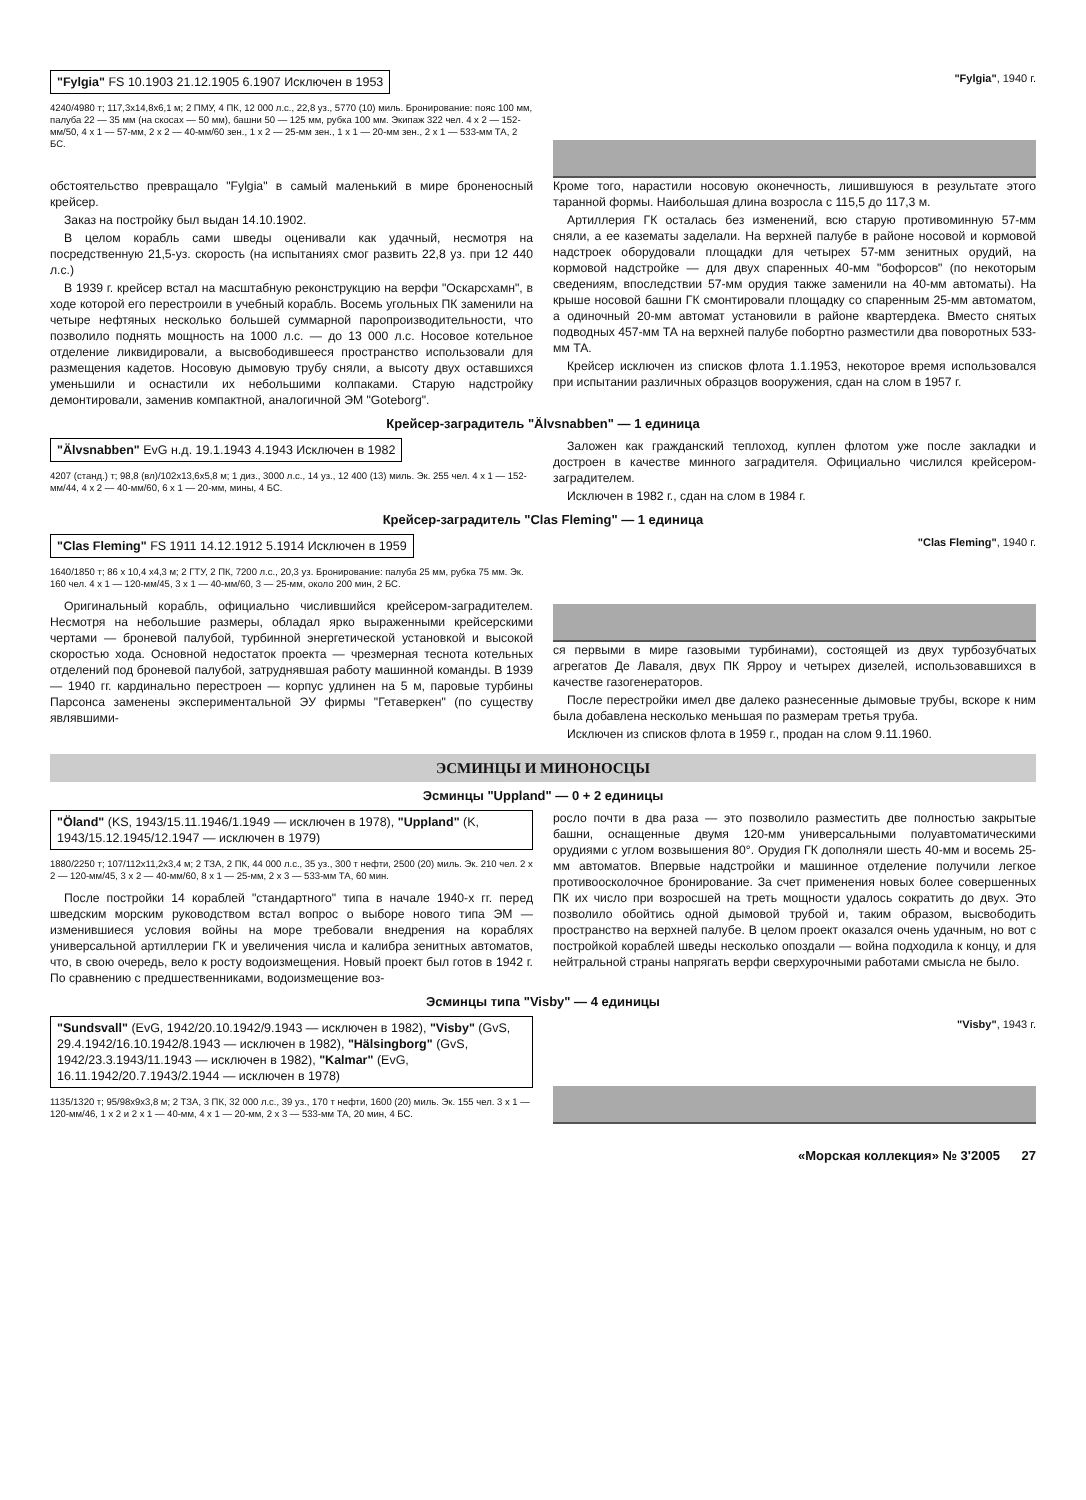"Fylgia" FS 10.1903 21.12.1905 6.1907 Исключен в 1953
4240/4980 т; 117,3x14,8x6,1 м; 2 ПМУ, 4 ПК, 12 000 л.с., 22,8 уз., 5770 (10) миль. Бронирование: пояс 100 мм, палуба 22 — 35 мм (на скосах — 50 мм), башни 50 — 125 мм, рубка 100 мм. Экипаж 322 чел. 4 x 2 — 152-мм/50, 4 x 1 — 57-мм, 2 x 2 — 40-мм/60 зен., 1 x 2 — 25-мм зен., 1 x 1 — 20-мм зен., 2 x 1 — 533-мм ТА, 2 БС.
"Fylgia", 1940 г.
обстоятельство превращало "Fylgia" в самый маленький в мире броненосный крейсер.
Заказ на постройку был выдан 14.10.1902.
В целом корабль сами шведы оценивали как удачный, несмотря на посредственную 21,5-уз. скорость (на испытаниях смог развить 22,8 уз. при 12 440 л.с.)
В 1939 г. крейсер встал на масштабную реконструкцию на верфи "Оскарсхамн", в ходе которой его перестроили в учебный корабль. Восемь угольных ПК заменили на четыре нефтяных несколько большей суммарной паропроизводительности, что позволило поднять мощность на 1000 л.с. — до 13 000 л.с. Носовое котельное отделение ликвидировали, а высвободившееся пространство использовали для размещения кадетов. Носовую дымовую трубу сняли, а высоту двух оставшихся уменьшили и оснастили их небольшими колпаками. Старую надстройку демонтировали, заменив компактной, аналогичной ЭМ "Goteborg".
Кроме того, нарастили носовую оконечность, лишившуюся в результате этого таранной формы. Наибольшая длина возросла с 115,5 до 117,3 м.
Артиллерия ГК осталась без изменений, всю старую противоминную 57-мм сняли, а ее казематы заделали. На верхней палубе в районе носовой и кормовой надстроек оборудовали площадки для четырех 57-мм зенитных орудий, на кормовой надстройке — для двух спаренных 40-мм "бофорсов" (по некоторым сведениям, впоследствии 57-мм орудия также заменили на 40-мм автоматы). На крыше носовой башни ГК смонтировали площадку со спаренным 25-мм автоматом, а одиночный 20-мм автомат установили в районе квартердека. Вместо снятых подводных 457-мм ТА на верхней палубе побортно разместили два поворотных 533-мм ТА.
Крейсер исключен из списков флота 1.1.1953, некоторое время использовался при испытании различных образцов вооружения, сдан на слом в 1957 г.
Крейсер-заградитель "Älvsnabben" — 1 единица
"Älvsnabben" EvG н.д. 19.1.1943 4.1943 Исключен в 1982
4207 (станд.) т; 98,8 (вл)/102x13,6x5,8 м; 1 диз., 3000 л.с., 14 уз., 12 400 (13) миль. Эк. 255 чел. 4 x 1 — 152-мм/44, 4 x 2 — 40-мм/60, 6 x 1 — 20-мм, мины, 4 БС.
Заложен как гражданский теплоход, куплен флотом уже после закладки и достроен в качестве минного заградителя. Официально числился крейсером-заградителем.
Исключен в 1982 г., сдан на слом в 1984 г.
Крейсер-заградитель "Clas Fleming" — 1 единица
"Clas Fleming" FS 1911 14.12.1912 5.1914 Исключен в 1959
1640/1850 т; 86 x 10,4 x4,3 м; 2 ГТУ, 2 ПК, 7200 л.с., 20,3 уз. Бронирование: палуба 25 мм, рубка 75 мм. Эк. 160 чел. 4 x 1 — 120-мм/45, 3 x 1 — 40-мм/60, 3 — 25-мм, около 200 мин, 2 БС.
Оригинальный корабль, официально числившийся крейсером-заградителем. Несмотря на небольшие размеры, обладал ярко выраженными крейсерскими чертами — броневой палубой, турбинной энергетической установкой и высокой скоростью хода. Основной недостаток проекта — чрезмерная теснота котельных отделений под броневой палубой, затруднявшая работу машинной команды. В 1939 — 1940 гг. кардинально перестроен — корпус удлинен на 5 м, паровые турбины Парсонса заменены экспериментальной ЭУ фирмы "Гетаверкен" (по существу являвшими-
"Clas Fleming", 1940 г.
ся первыми в мире газовыми турбинами), состоящей из двух турбозубчатых агрегатов Де Лаваля, двух ПК Ярроу и четырех дизелей, использовавшихся в качестве газогенераторов.
После перестройки имел две далеко разнесенные дымовые трубы, вскоре к ним была добавлена несколько меньшая по размерам третья труба.
Исключен из списков флота в 1959 г., продан на слом 9.11.1960.
ЭСМИНЦЫ И МИНОНОСЦЫ
Эсминцы "Uppland" — 0 + 2 единицы
"Öland" (KS, 1943/15.11.1946/1.1949 — исключен в 1978), "Uppland" (K, 1943/15.12.1945/12.1947 — исключен в 1979)
1880/2250 т; 107/112x11,2x3,4 м; 2 ТЗА, 2 ПК, 44 000 л.с., 35 уз., 300 т нефти, 2500 (20) миль. Эк. 210 чел. 2 x 2 — 120-мм/45, 3 x 2 — 40-мм/60, 8 x 1 — 25-мм, 2 x 3 — 533-мм ТА, 60 мин.
После постройки 14 кораблей "стандартного" типа в начале 1940-х гг. перед шведским морским руководством встал вопрос о выборе нового типа ЭМ — изменившиеся условия войны на море требовали внедрения на кораблях универсальной артиллерии ГК и увеличения числа и калибра зенитных автоматов, что, в свою очередь, вело к росту водоизмещения. Новый проект был готов в 1942 г. По сравнению с предшественниками, водоизмещение воз-
росло почти в два раза — это позволило разместить две полностью закрытые башни, оснащенные двумя 120-мм универсальными полуавтоматическими орудиями с углом возвышения 80°. Орудия ГК дополняли шесть 40-мм и восемь 25-мм автоматов. Впервые надстройки и машинное отделение получили легкое противоосколочное бронирование. За счет применения новых более совершенных ПК их число при возросшей на треть мощности удалось сократить до двух. Это позволило обойтись одной дымовой трубой и, таким образом, высвободить пространство на верхней палубе. В целом проект оказался очень удачным, но вот с постройкой кораблей шведы несколько опоздали — война подходила к концу, и для нейтральной страны напрягать верфи сверхурочными работами смысла не было.
Эсминцы типа "Visby" — 4 единицы
"Sundsvall" (EvG, 1942/20.10.1942/9.1943 — исключен в 1982), "Visby" (GvS, 29.4.1942/16.10.1942/8.1943 — исключен в 1982), "Hälsingborg" (GvS, 1942/23.3.1943/11.1943 — исключен в 1982), "Kalmar" (EvG, 16.11.1942/20.7.1943/2.1944 — исключен в 1978)
1135/1320 т; 95/98x9x3,8 м; 2 ТЗА, 3 ПК, 32 000 л.с., 39 уз., 170 т нефти, 1600 (20) миль. Эк. 155 чел. 3 x 1 — 120-мм/46, 1 x 2 и 2 x 1 — 40-мм, 4 x 1 — 20-мм, 2 x 3 — 533-мм ТА, 20 мин, 4 БС.
"Visby", 1943 г.
«Морская коллекция» № 3'2005 27